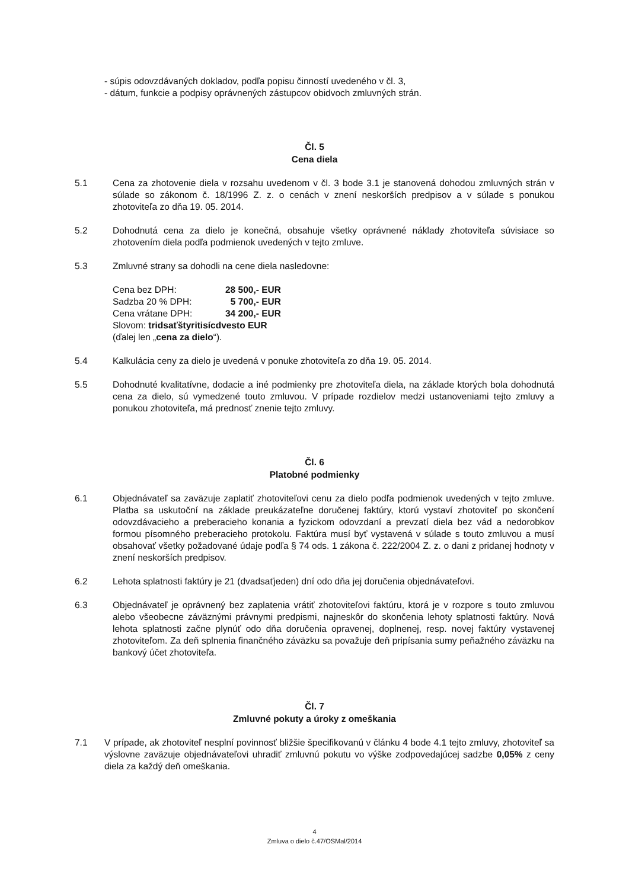- súpis odovzdávaných dokladov, podľa popisu činností uvedeného v čl. 3,
- dátum, funkcie a podpisy oprávnených zástupcov obidvoch zmluvných strán.
Čl. 5
Cena diela
5.1 Cena za zhotovenie diela v rozsahu uvedenom v čl. 3 bode 3.1 je stanovená dohodou zmluvných strán v súlade so zákonom č. 18/1996 Z. z. o cenách v znení neskorších predpisov a v súlade s ponukou zhotoviteľa zo dňa 19. 05. 2014.
5.2 Dohodnutá cena za dielo je konečná, obsahuje všetky oprávnené náklady zhotoviteľa súvisiace so zhotovením diela podľa podmienok uvedených v tejto zmluve.
5.3 Zmluvné strany sa dohodli na cene diela nasledovne:
| Cena bez DPH: | 28 500,- EUR |
| Sadzba 20 % DPH: | 5 700,- EUR |
| Cena vrátane DPH: | 34 200,- EUR |
Slovom: tridsaťštyritisícdvesto EUR
(ďalej len „cena za dielo“).
5.4 Kalkulácia ceny za dielo je uvedená v ponuke zhotoviteľa zo dňa 19. 05. 2014.
5.5 Dohodnuté kvalitatívne, dodacie a iné podmienky pre zhotoviteľa diela, na základe ktorých bola dohodnutá cena za dielo, sú vymedzené touto zmluvou. V prípade rozdielov medzi ustanoveniami tejto zmluvy a ponukou zhotoviteľa, má prednosť znenie tejto zmluvy.
Čl. 6
Platobné podmienky
6.1 Objednávateľ sa zaväzuje zaplatiť zhotoviteľovi cenu za dielo podľa podmienok uvedených v tejto zmluve. Platba sa uskutoční na základe preukázateľne doručenej faktúry, ktorú vystaví zhotoviteľ po skončení odovzdávacieho a preberacieho konania a fyzickom odovzdaní a prevzatí diela bez vád a nedorobkov formou písomného preberacieho protokolu. Faktúra musí byť vystavená v súlade s touto zmluvou a musí obsahovať všetky požadované údaje podľa § 74 ods. 1 zákona č. 222/2004 Z. z. o dani z pridanej hodnoty v znení neskorších predpisov.
6.2 Lehota splatnosti faktúry je 21 (dvadsaťjeden) dní odo dňa jej doručenia objednávateľovi.
6.3 Objednávateľ je oprávnený bez zaplatenia vrátiť zhotoviteľovi faktúru, ktorá je v rozpore s touto zmluvou alebo všeobecne záväznými právnymi predpismi, najneskôr do skončenia lehoty splatnosti faktúry. Nová lehota splatnosti začne plynúť odo dňa doručenia opravenej, doplnenej, resp. novej faktúry vystavenej zhotoviteľom. Za deň splnenia finančného záväzku sa považuje deň pripísania sumy peňažného záväzku na bankový účet zhotoviteľa.
Čl. 7
Zmluvné pokuty a úroky z omeškania
7.1 V prípade, ak zhotoviteľ nesplní povinnosť bližšie špecifikovanú v článku 4 bode 4.1 tejto zmluvy, zhotoviteľ sa výslovne zaväzuje objednávateľovi uhradiť zmluvnú pokutu vo výške zodpovedajúcej sadzbe 0,05% z ceny diela za každý deň omeškania.
4
Zmluva o dielo č.47/OSMal/2014